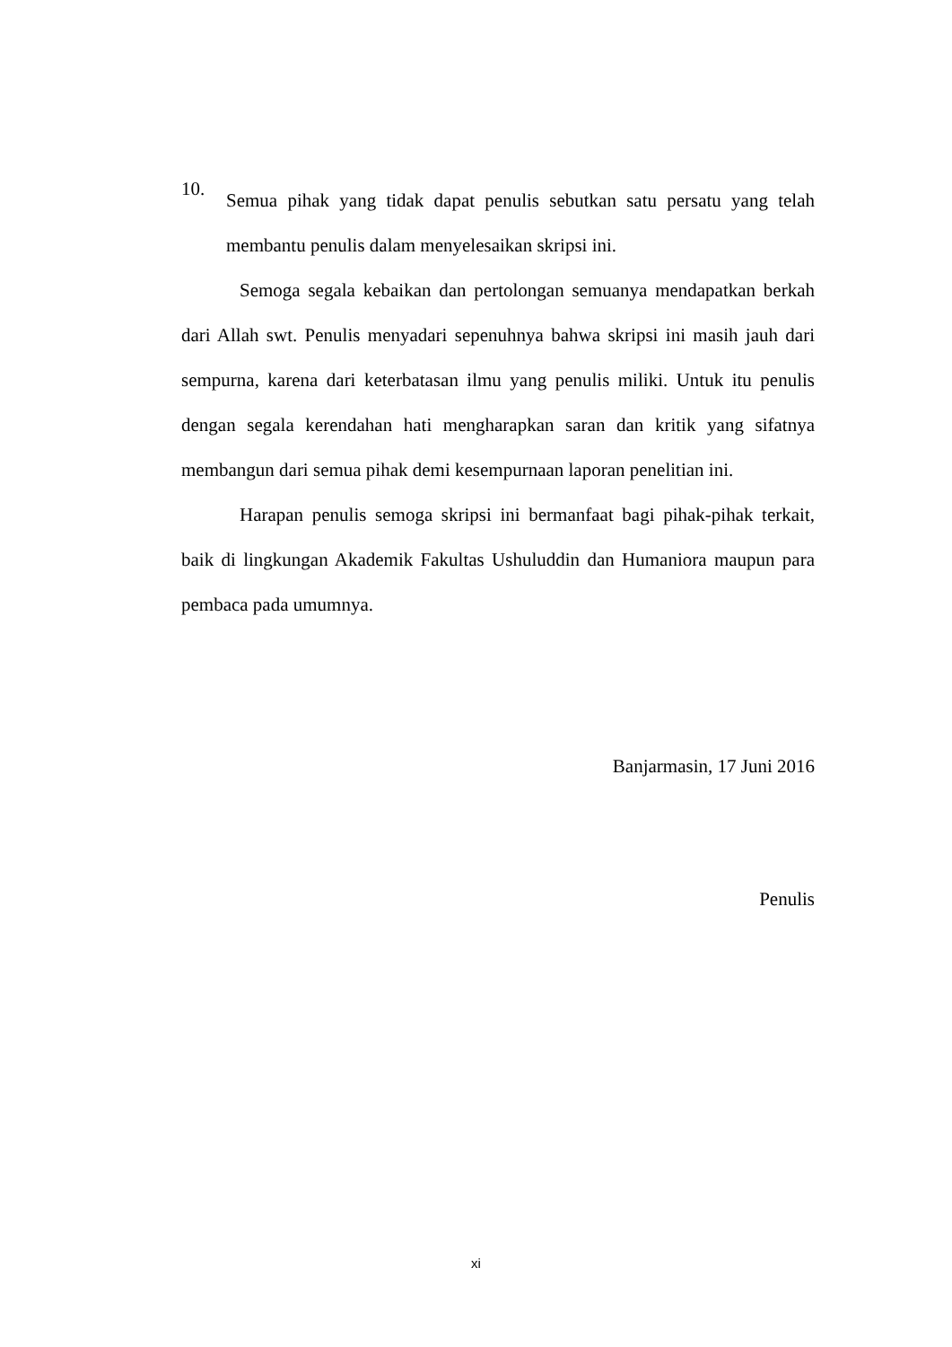10.
Semua pihak yang tidak dapat penulis sebutkan satu persatu yang telah membantu penulis dalam menyelesaikan skripsi ini.
Semoga segala kebaikan dan pertolongan semuanya mendapatkan berkah dari Allah swt. Penulis menyadari sepenuhnya bahwa skripsi ini masih jauh dari sempurna, karena dari keterbatasan ilmu yang penulis miliki. Untuk itu penulis dengan segala kerendahan hati mengharapkan saran dan kritik yang sifatnya membangun dari semua pihak demi kesempurnaan laporan penelitian ini.
Harapan penulis semoga skripsi ini bermanfaat bagi pihak-pihak terkait, baik di lingkungan Akademik Fakultas Ushuluddin dan Humaniora maupun para pembaca pada umumnya.
Banjarmasin, 17 Juni 2016
Penulis
xi